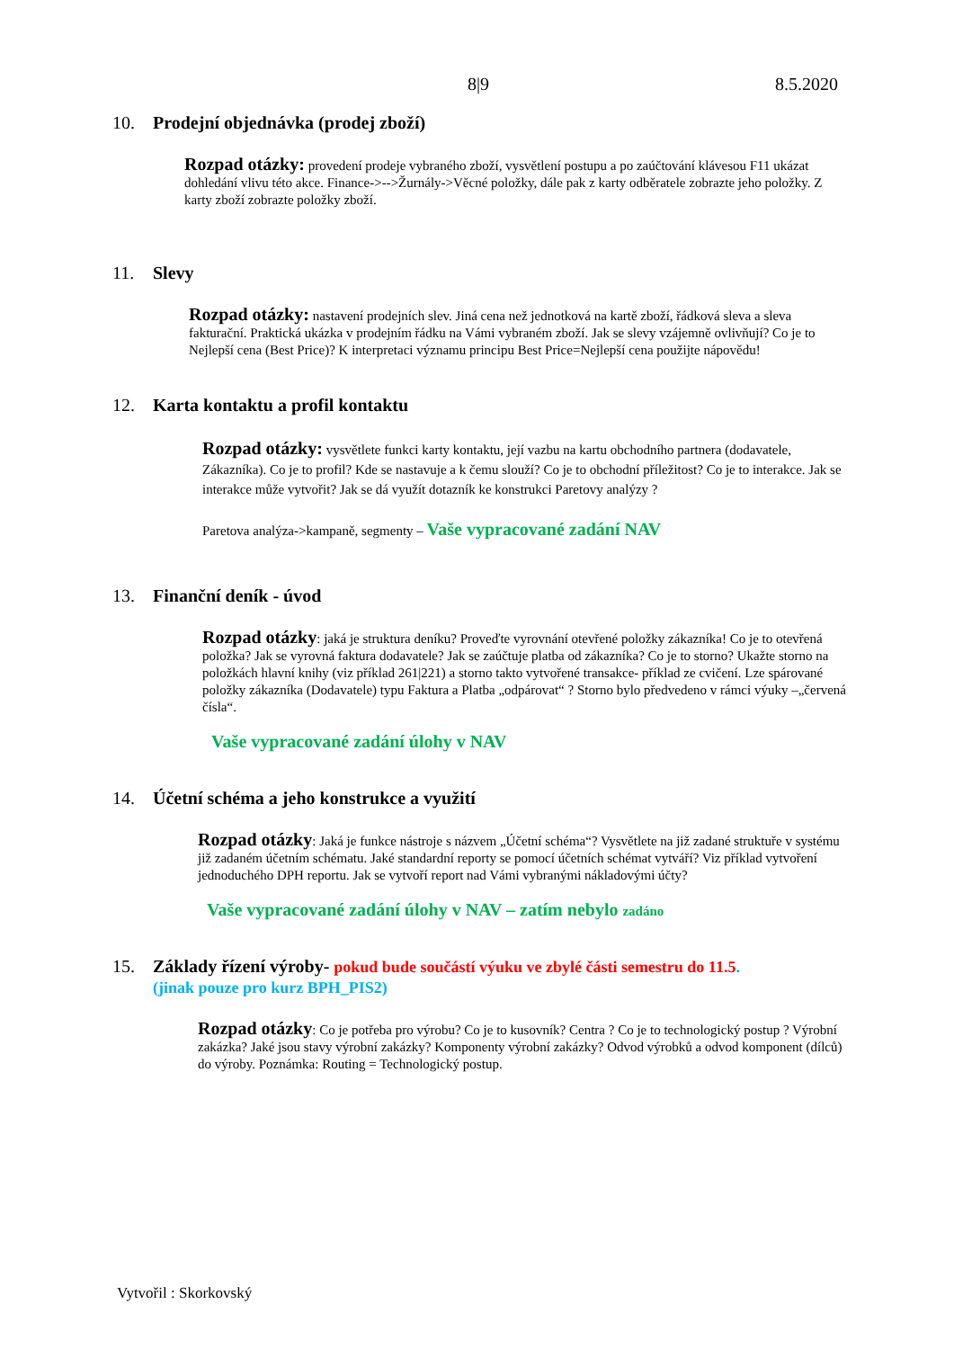8|9 8.5.2020
10. Prodejní objednávka (prodej zboží)
Rozpad otázky: provedení prodeje vybraného zboží, vysvětlení postupu a po zaúčtování klávesou F11 ukázat dohledání vlivu této akce. Finance->-->Žurnály->Věcné položky, dále pak z karty odběratele zobrazte jeho položky. Z karty zboží zobrazte položky zboží.
11. Slevy
Rozpad otázky: nastavení prodejních slev. Jiná cena než jednotková na kartě zboží, řádková sleva a sleva fakturační. Praktická ukázka v prodejním řádku na Vámi vybraném zboží. Jak se slevy vzájemně ovlivňují? Co je to Nejlepší cena (Best Price)? K interpretaci významu principu Best Price=Nejlepší cena použijte nápovědu!
12. Karta kontaktu a profil kontaktu
Rozpad otázky: vysvětlete funkci karty kontaktu, její vazbu na kartu obchodního partnera (dodavatele, Zákazníka). Co je to profil? Kde se nastavuje a k čemu slouží? Co je to obchodní příležitost? Co je to interakce. Jak se interakce může vytvořit? Jak se dá využít dotazník ke konstrukci Paretovy analýzy ?
Paretova analýza->kampaně, segmenty – Vaše vypracované zadání NAV
13. Finanční deník - úvod
Rozpad otázky: jaká je struktura deníku? Proveďte vyrovnání otevřené položky zákazníka! Co je to otevřená položka? Jak se vyrovná faktura dodavatele? Jak se zaúčtuje platba od zákazníka? Co je to storno? Ukažte storno na položkách hlavní knihy (viz příklad 261|221) a storno takto vytvořené transakce- příklad ze cvičení. Lze spárované položky zákazníka (Dodavatele) typu Faktura a Platba „odpárovat“ ? Storno bylo předvedeno v rámci výuky –„červená čísla“.
Vaše vypracované zadání úlohy v NAV
14. Účetní schéma a jeho konstrukce a využití
Rozpad otázky: Jaká je funkce nástroje s názvem „Účetní schéma“? Vysvětlete na již zadané struktuře v systému již zadaném účetním schématu. Jaké standardní reporty se pomocí účetních schémat vytváří? Viz příklad vytvoření jednoduchého DPH reportu. Jak se vytvoří report nad Vámi vybranými nákladovými účty?
Vaše vypracované zadání úlohy v NAV – zatím nebylo zadáno
15. Základy řízení výroby- pokud bude součástí výuku ve zbylé části semestru do 11.5.
(jinak pouze pro kurz BPH_PIS2)
Rozpad otázky: Co je potřeba pro výrobu? Co je to kusovník? Centra ? Co je to technologický postup ? Výrobní zakázka? Jaké jsou stavy výrobní zakázky? Komponenty výrobní zakázky? Odvod výrobků a odvod komponent (dílců) do výroby. Poznámka: Routing = Technologický postup.
Vytvořil : Skorkovský